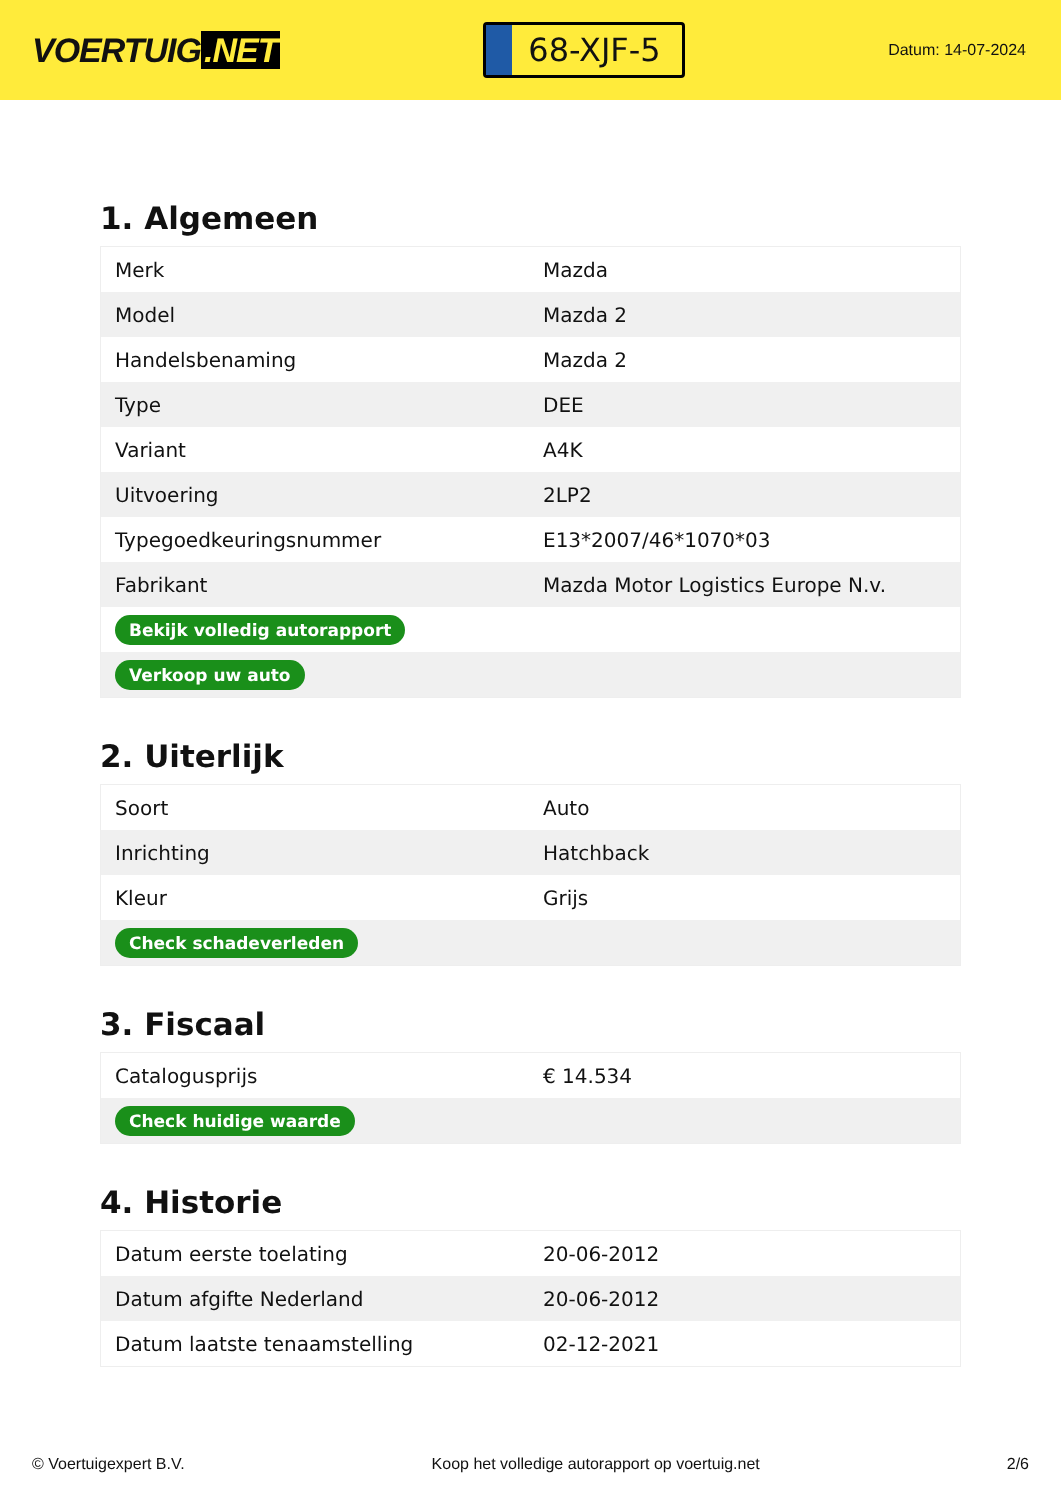VOERTUIG.NET
68-XJF-5
Datum: 14-07-2024
1. Algemeen
| Merk | Mazda |
| Model | Mazda 2 |
| Handelsbenaming | Mazda 2 |
| Type | DEE |
| Variant | A4K |
| Uitvoering | 2LP2 |
| Typegoedkeuringsnummer | E13*2007/46*1070*03 |
| Fabrikant | Mazda Motor Logistics Europe N.v. |
| Bekijk volledig autorapport | |
| Verkoop uw auto | |
2. Uiterlijk
| Soort | Auto |
| Inrichting | Hatchback |
| Kleur | Grijs |
| Check schadeverleden | |
3. Fiscaal
| Catalogusprijs | € 14.534 |
| Check huidige waarde | |
4. Historie
| Datum eerste toelating | 20-06-2012 |
| Datum afgifte Nederland | 20-06-2012 |
| Datum laatste tenaamstelling | 02-12-2021 |
© Voertuigexpert B.V. Koop het volledige autorapport op voertuig.net 2/6